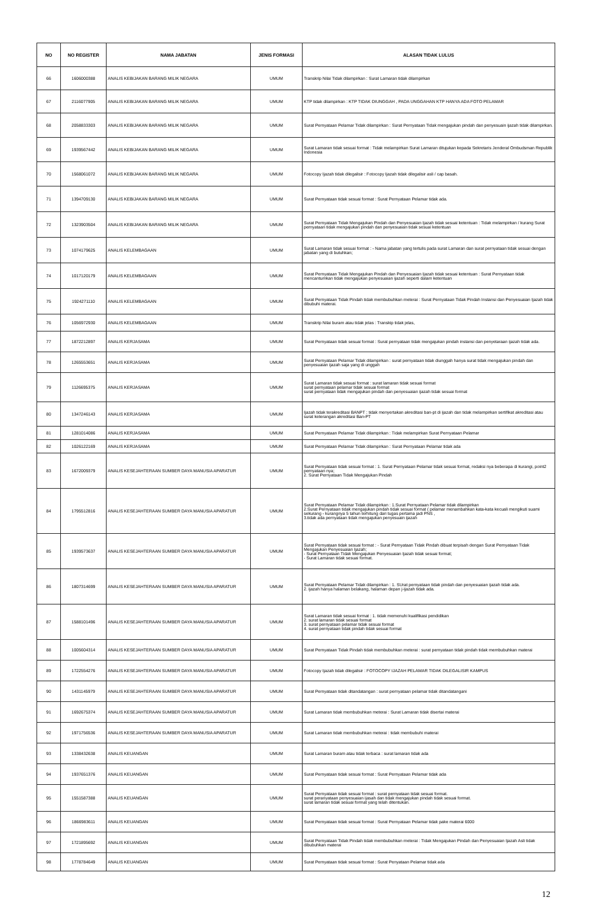| NO | NO REGISTER | NAMA JABATAN | JENIS FORMASI | ALASAN TIDAK LULUS |
| --- | --- | --- | --- | --- |
| 66 | 1606000388 | ANALIS KEBIJAKAN BARANG MILIK NEGARA | UMUM | Transkrip Nilai Tidak dilampirkan : Surat Lamaran tidak dilampirkan |
| 67 | 2116077905 | ANALIS KEBIJAKAN BARANG MILIK NEGARA | UMUM | KTP tidak dilampirkan : KTP TIDAK DIUNGGAH , PADA UNGGAHAN KTP HANYA ADA FOTO PELAMAR |
| 68 | 2058833303 | ANALIS KEBIJAKAN BARANG MILIK NEGARA | UMUM | Surat Pernyataan Pelamar Tidak dilampirkan : Surat Pernyataan Tidak mengajukan pindah dan penyesuain ijazah tidak dilampirkan. |
| 69 | 1939567442 | ANALIS KEBIJAKAN BARANG MILIK NEGARA | UMUM | Surat Lamaran tidak sesuai format : Tidak melampirkan Surat Lamaran ditujukan kepada Sekretaris Jenderal Ombudsman Republik Indonesia |
| 70 | 1568061072 | ANALIS KEBIJAKAN BARANG MILIK NEGARA | UMUM | Fotocopy Ijazah tidak dilegalisir : Fotocopy Ijazah tidak dilegalisir asli / cap basah. |
| 71 | 1394709130 | ANALIS KEBIJAKAN BARANG MILIK NEGARA | UMUM | Surat Pernyataan tidak sesuai format : Surat Pernyataan Pelamar tidak ada. |
| 72 | 1323903504 | ANALIS KEBIJAKAN BARANG MILIK NEGARA | UMUM | Surat Pernyataan Tidak Mengajukan Pindah dan Penyesuaian Ijazah tidak sesuai ketentuan : Tidak melampirkan / kurang Surat pernyataan tidak mengajukan pindah dan penyesuaian tidak sesuai ketentuan |
| 73 | 1074179625 | ANALIS KELEMBAGAAN | UMUM | Surat Lamaran tidak sesuai format : - Nama jabatan yang tertulis pada surat Lamaran dan surat pernyataan tidak sesuai dengan jabatan yang di butuhkan; |
| 74 | 1017120179 | ANALIS KELEMBAGAAN | UMUM | Surat Pernyataan Tidak Mengajukan Pindah dan Penyesuaian Ijazah tidak sesuai ketentuan : Surat Pernyataan tidak mencantumkan tidak mengajukan penyesuaian ijazah seperti dalam ketentuan |
| 75 | 1924271110 | ANALIS KELEMBAGAAN | UMUM | Surat Pernyataan Tidak Pindah tidak membubuhkan meterai : Surat Pernyataan Tidak Pindah Instansi dan Penyesuaian Ijazah tidak dibubuhi materai. |
| 76 | 1056972930 | ANALIS KELEMBAGAAN | UMUM | Transkrip Nilai buram atau tidak jelas : Transkip tidak jelas, |
| 77 | 1872212897 | ANALIS KERJASAMA | UMUM | Surat Pernyataan tidak sesuai format : Surat pernyataan tidak mengajukan pindah instansi dan penyetaraan ijazah tidak ada. |
| 78 | 1265553651 | ANALIS KERJASAMA | UMUM | Surat Pernyataan Pelamar Tidak dilampirkan : surat pernyataan tidak diunggah hanya surat tidak mengajukan pindah dan penyesuaian ijazah saja yang di unggah |
| 79 | 1126695375 | ANALIS KERJASAMA | UMUM | Surat Lamaran tidak sesuai format : surat lamaran tidak sesuai format surat pernyataan pelamar tidak sesuai format surat pernyataan tidak mengajukan pindah dan penyesuaian ijazah tidak sesuai format |
| 80 | 1347246143 | ANALIS KERJASAMA | UMUM | Ijazah tidak terakreditasi BANPT : tidak menyertakan akreditasi ban-pt di ijazah dan tidak melampirkan sertifikat akreditasi atau surat keterangan akreditasi Ban-PT |
| 81 | 1281014086 | ANALIS KERJASAMA | UMUM | Surat Pernyataan Pelamar Tidak dilampirkan : Tidak melampirkan Surat Pernyataan Pelamar |
| 82 | 1026122169 | ANALIS KERJASAMA | UMUM | Surat Pernyataan Pelamar Tidak dilampirkan : Surat Pernyataan Pelamar tidak ada |
| 83 | 1672009379 | ANALIS KESEJAHTERAAN SUMBER DAYA MANUSIA APARATUR | UMUM | Surat Pernyataan tidak sesuai format : 1. Surat Pernyataan Pelamar tidak sesuai format, redaksi nya beberapa di kurangi, point2 pernyataan nya; 2. Surat Pernyataan Tidak Mengajukan Pindah |
| 84 | 1795512816 | ANALIS KESEJAHTERAAN SUMBER DAYA MANUSIA APARATUR | UMUM | Surat Pernyataan Pelamar Tidak dilampirkan : 1.Surat Pernyataan Pelamar tidak dilampirkan 2.Surat Pernyataan tidak mengajukan pindah tidak sesuai format ( pelamar menambahkan kata-kata kecuali mengikuti suami sekurang - kurangnya 5 tahun terhitung dari tugas pertama jadi PNS , 3.tidak ada pernyataan tidak mengajukan penyesuain ijazah |
| 85 | 1939573637 | ANALIS KESEJAHTERAAN SUMBER DAYA MANUSIA APARATUR | UMUM | Surat Pernyataan tidak sesuai format : - Surat Pernyataan Tidak Pindah dibuat terpisah dengan Surat Pernyataan Tidak Mengajukan Penyesuaian Ijazah; - Surat Pernyataan Tidak Mengajukan Penyesuaian Ijazah tidak sesuai format; - Surat Lamaran tidak sesuai format. |
| 86 | 1807314699 | ANALIS KESEJAHTERAAN SUMBER DAYA MANUSIA APARATUR | UMUM | Surat Pernyataan Pelamar Tidak dilampirkan : 1. SUrat pernyataan tidak pindah dan penyesuaian ijazah tidak ada. 2. ijazah hanya halaman belakang, halaman depan j-ijazah tidak ada. |
| 87 | 1588101496 | ANALIS KESEJAHTERAAN SUMBER DAYA MANUSIA APARATUR | UMUM | Surat Lamaran tidak sesuai format : 1. tidak memenuhi kualifikasi pendidikan 2. surat lamaran tidak sesuai format 3. surat pernyataan pelamar tidak sesuai format 4. surat pernyataan tidak pindah tidak sesuai format |
| 88 | 1005604314 | ANALIS KESEJAHTERAAN SUMBER DAYA MANUSIA APARATUR | UMUM | Surat Pernyataan Tidak Pindah tidak membubuhkan meterai : surat pernyataan tidak pindah tidak membubuhkan materai |
| 89 | 1722554276 | ANALIS KESEJAHTERAAN SUMBER DAYA MANUSIA APARATUR | UMUM | Fotocopy Ijazah tidak dilegalisir : FOTOCOPY IJAZAH PELAMAR TIDAK DILEGALISIR KAMPUS |
| 90 | 1431145979 | ANALIS KESEJAHTERAAN SUMBER DAYA MANUSIA APARATUR | UMUM | Surat Pernyataan tidak ditandatangan : surat pernyataan pelamar tidak ditandatangani |
| 91 | 1692675374 | ANALIS KESEJAHTERAAN SUMBER DAYA MANUSIA APARATUR | UMUM | Surat Lamaran tidak membubuhkan meterai : Surat Lamaran tidak disertai materai |
| 92 | 1971756536 | ANALIS KESEJAHTERAAN SUMBER DAYA MANUSIA APARATUR | UMUM | Surat Lamaran tidak membubuhkan meterai : tidak membubuhi materai |
| 93 | 1338432638 | ANALIS KEUANGAN | UMUM | Surat Lamaran buram atau tidak terbaca : surat lamaran tidak ada |
| 94 | 1937651376 | ANALIS KEUANGAN | UMUM | Surat Pernyataan tidak sesuai format : Surat Pernyataan Pelamar tidak ada |
| 95 | 1551587388 | ANALIS KEUANGAN | UMUM | Surat Pernyataan tidak sesuai format : surat pernyataan tidak sesuai format. surat peranyataan penyesuaian ijasah dan tidak mengajukan pindah tidak sesuai format. surat lamaran tidak sesuai format yang telah ditentukan. |
| 96 | 1866983611 | ANALIS KEUANGAN | UMUM | Surat Pernyataan tidak sesuai format : Surat Pernyataan Pelamar tidak pake materai 6000 |
| 97 | 1721895692 | ANALIS KEUANGAN | UMUM | Surat Pernyataan Tidak Pindah tidak membubuhkan meterai : Tidak Mengajukan Pindah dan Penyesuaian Ijazah Asli tidak dibubuhkan materai |
| 98 | 1778784649 | ANALIS KEUANGAN | UMUM | Surat Pernyataan tidak sesuai format : Surat Penyataan Pelamar tidak ada |
12